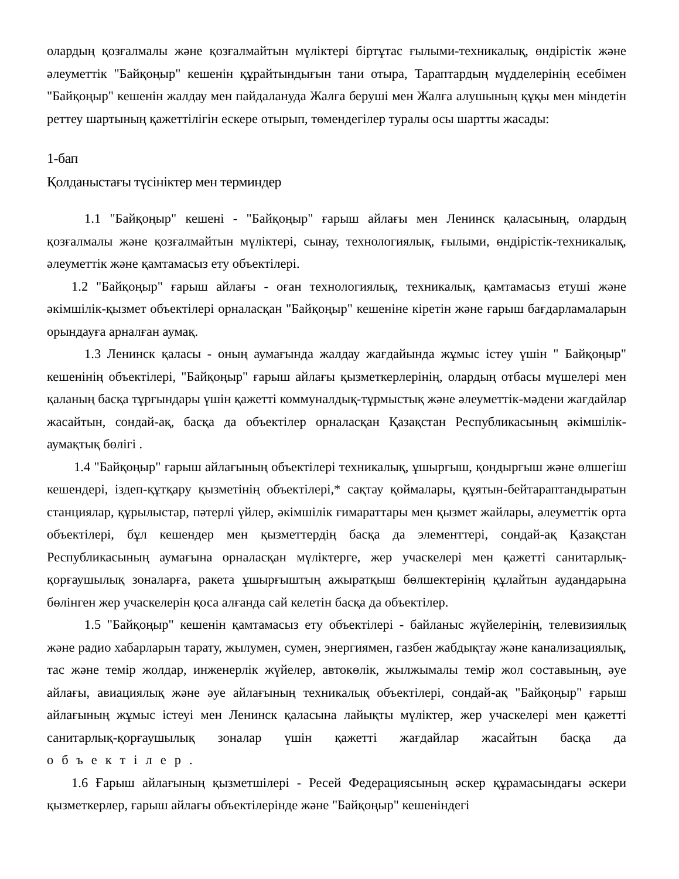олардың қозғалмалы және қозғалмайтын мүліктері біртұтас ғылыми-техникалық, өндірістік және әлеуметтік "Байқоңыр" кешенін құрайтындығын тани отыра, Тараптардың мүдделерінің есебімен "Байқоңыр" кешенін жалдау мен пайдалануда Жалға беруші мен Жалға алушының құқы мен міндетін реттеу шартының қажеттілігін ескере отырып, төмендегілер туралы осы шартты жасады:
1-бап
Қолданыстағы түсініктер мен терминдер
1.1 "Байқоңыр" кешені - "Байқоңыр" ғарыш айлағы мен Ленинск қаласының, олардың қозғалмалы және қозғалмайтын мүліктері, сынау, технологиялық, ғылыми, өндірістік-техникалық, әлеуметтік және қамтамасыз ету объектілері.
1.2 "Байқоңыр" ғарыш айлағы - оған технологиялық, техникалық, қамтамасыз етуші және әкімшілік-қызмет объектілері орналасқан "Байқоңыр" кешеніне кіретін және ғарыш бағдарламаларын орындауға арналған аумақ.
1.3 Ленинск қаласы - оның аумағында жалдау жағдайында жұмыс істеу үшін " Байқоңыр" кешенінің объектілері, "Байқоңыр" ғарыш айлағы қызметкерлерінің, олардың отбасы мүшелері мен қаланың басқа тұрғындары үшін қажетті коммуналдық-тұрмыстық және әлеуметтік-мәдени жағдайлар жасайтын, сондай-ақ, басқа да объектілер орналасқан Қазақстан Республикасының әкімшілік-аумақтық бөлігі .
1.4 "Байқоңыр" ғарыш айлағының объектілері техникалық, ұшырғыш, қондырғыш және өлшегіш кешендері, іздеп-құтқару қызметінің объектілері,* сақтау қоймалары, құятын-бейтараптандыратын станциялар, құрылыстар, пәтерлі үйлер, әкімшілік ғимараттары мен қызмет жайлары, әлеуметтік орта объектілері, бұл кешендер мен қызметтердің басқа да элементтері, сондай-ақ Қазақстан Республикасының аумағына орналасқан мүліктерге, жер учаскелері мен қажетті санитарлық-қорғаушылық зоналарға, ракета ұшырғыштың ажыратқыш бөлшектерінің құлайтын аудандарына бөлінген жер учаскелерін қоса алғанда сай келетін басқа да объектілер.
1.5 "Байқоңыр" кешенін қамтамасыз ету объектілері - байланыс жүйелерінің, телевизиялық және радио хабарларын тарату, жылумен, сумен, энергиямен, газбен жабдықтау және канализациялық, тас және темір жолдар, инженерлік жүйелер, автокөлік, жылжымалы темір жол составының, әуе айлағы, авиациялық және әуе айлағының техникалық объектілері, сондай-ақ "Байқоңыр" ғарыш айлағының жұмыс істеуі мен Ленинск қаласына лайықты мүліктер, жер учаскелері мен қажетті санитарлық-қорғаушылық зоналар үшін қажетті жағдайлар жасайтын басқа да объектілер.
1.6 Ғарыш айлағының қызметшілері - Ресей Федерациясының әскер құрамасындағы әскери қызметкерлер, ғарыш айлағы объектілерінде және "Байқоңыр" кешеніндегі